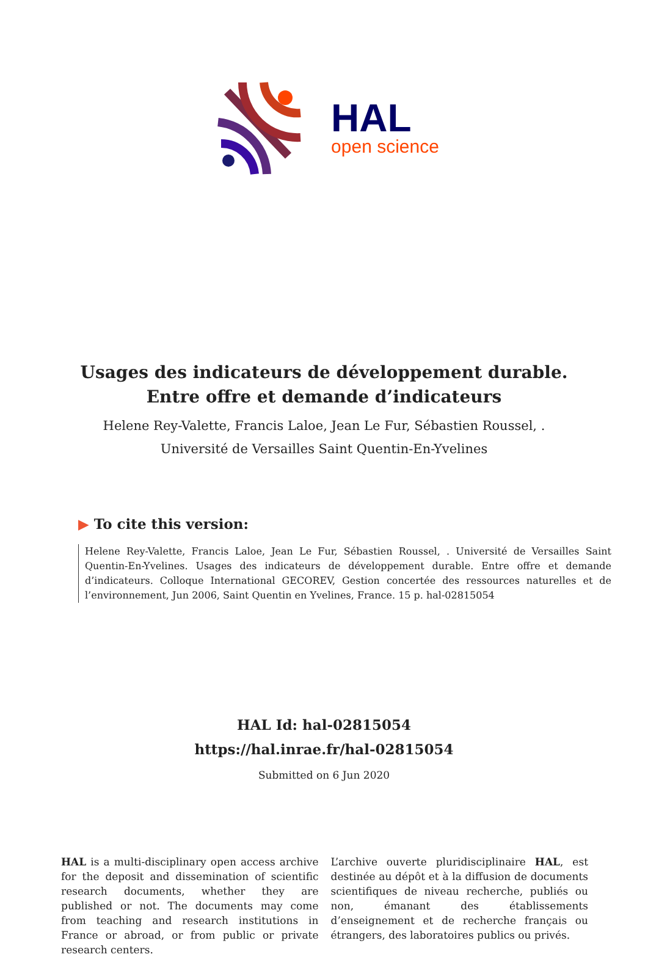HAL
open science
Usages des indicateurs de développement durable. Entre offre et demande d’indicateurs
Helene Rey-Valette, Francis Laloe, Jean Le Fur, Sébastien Roussel, .
Université de Versailles Saint Quentin-En-Yvelines
▶ To cite this version:
Helene Rey-Valette, Francis Laloe, Jean Le Fur, Sébastien Roussel, . Université de Versailles Saint Quentin-En-Yvelines. Usages des indicateurs de développement durable. Entre offre et demande d’indicateurs. Colloque International GECOREV, Gestion concertée des ressources naturelles et de l’environnement, Jun 2006, Saint Quentin en Yvelines, France. 15 p. hal-02815054
HAL Id: hal-02815054
https://hal.inrae.fr/hal-02815054
Submitted on 6 Jun 2020
HAL is a multi-disciplinary open access archive for the deposit and dissemination of scientific research documents, whether they are published or not. The documents may come from teaching and research institutions in France or abroad, or from public or private research centers.
L’archive ouverte pluridisciplinaire HAL, est destinée au dépôt et à la diffusion de documents scientifiques de niveau recherche, publiés ou non, émanant des établissements d’enseignement et de recherche français ou étrangers, des laboratoires publics ou privés.